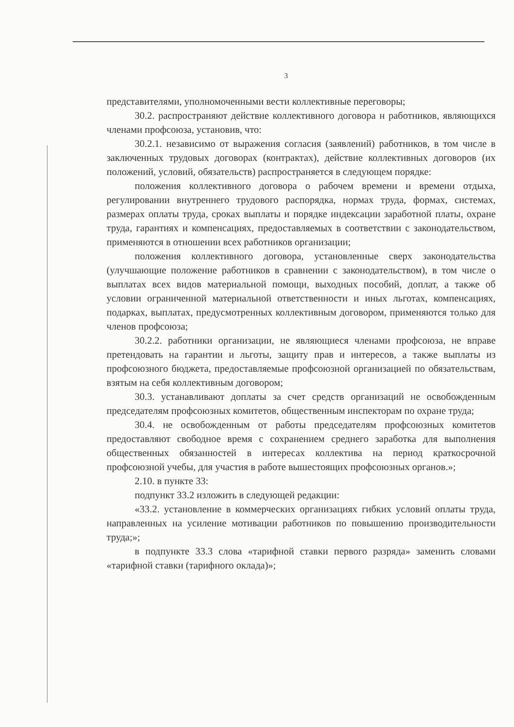3
представителями, уполномоченными вести коллективные переговоры;
30.2. распространяют действие коллективного договора н работников, являющихся членами профсоюза, установив, что:
30.2.1. независимо от выражения согласия (заявлений) работников, в том числе в заключенных трудовых договорах (контрактах), действие коллективных договоров (их положений, условий, обязательств) распространяется в следующем порядке:
положения коллективного договора о рабочем времени и времени отдыха, регулировании внутреннего трудового распорядка, нормах труда, формах, системах, размерах оплаты труда, сроках выплаты и порядке индексации заработной платы, охране труда, гарантиях и компенсациях, предоставляемых в соответствии с законодательством, применяются в отношении всех работников организации;
положения коллективного договора, установленные сверх законодательства (улучшающие положение работников в сравнении с законодательством), в том числе о выплатах всех видов материальной помощи, выходных пособий, доплат, а также об условии ограниченной материальной ответственности и иных льготах, компенсациях, подарках, выплатах, предусмотренных коллективным договором, применяются только для членов профсоюза;
30.2.2. работники организации, не являющиеся членами профсоюза, не вправе претендовать на гарантии и льготы, защиту прав и интересов, а также выплаты из профсоюзного бюджета, предоставляемые профсоюзной организацией по обязательствам, взятым на себя коллективным договором;
30.3. устанавливают доплаты за счет средств организаций не освобожденным председателям профсоюзных комитетов, общественным инспекторам по охране труда;
30.4. не освобожденным от работы председателям профсоюзных комитетов предоставляют свободное время с сохранением среднего заработка для выполнения общественных обязанностей в интересах коллектива на период краткосрочной профсоюзной учебы, для участия в работе вышестоящих профсоюзных органов.»;
2.10. в пункте 33:
подпункт 33.2 изложить в следующей редакции:
«33.2. установление в коммерческих организациях гибких условий оплаты труда, направленных на усиление мотивации работников по повышению производительности труда;»;
в подпункте 33.3 слова «тарифной ставки первого разряда» заменить словами «тарифной ставки (тарифного оклада)»;